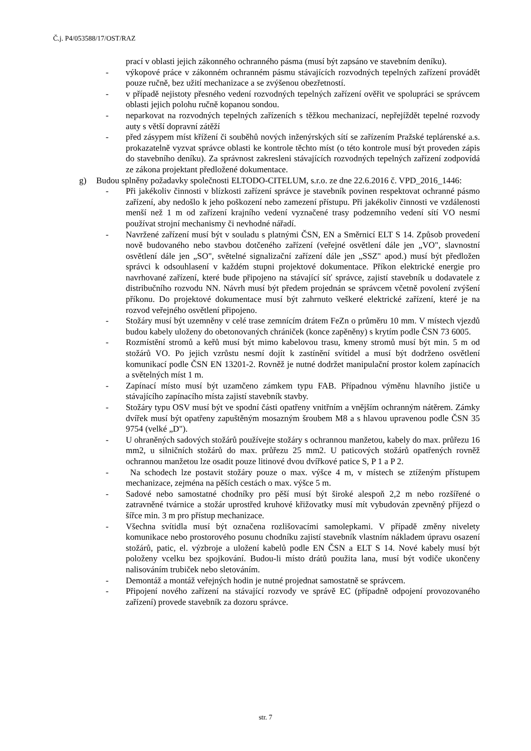Č.j. P4/053588/17/OST/RAZ
prací v oblasti jejich zákonného ochranného pásma (musí být zapsáno ve stavebním deníku).
- výkopové práce v zákonném ochranném pásmu stávajících rozvodných tepelných zařízení provádět pouze ručně, bez užití mechanizace a se zvýšenou obezřetností.
- v případě nejistoty přesného vedení rozvodných tepelných zařízení ověřit ve spolupráci se správcem oblasti jejich polohu ručně kopanou sondou.
- neparkovat na rozvodných tepelných zařízeních s těžkou mechanizací, nepřejíždět tepelné rozvody auty s větší dopravní zátěží
- před zásypem míst křížení či souběhů nových inženýrských sítí se zařízením Pražské teplárenské a.s. prokazatelně vyzvat správce oblasti ke kontrole těchto míst (o této kontrole musí být proveden zápis do stavebního deníku). Za správnost zakresleni stávajících rozvodných tepelných zařízení zodpovídá ze zákona projektant předložené dokumentace.
g) Budou splněny požadavky společnosti ELTODO-CITELUM, s.r.o. ze dne 22.6.2016 č. VPD_2016_1446:
- Při jakékoliv činnosti v blízkosti zařízení správce je stavebník povinen respektovat ochranné pásmo zařízení, aby nedošlo k jeho poškození nebo zamezení přístupu. Při jakékoliv činnosti ve vzdálenosti menší než 1 m od zařízení krajního vedení vyznačené trasy podzemního vedení sítí VO nesmí používat strojní mechanismy či nevhodné nářadí.
- Navržené zařízení musí být v souladu s platnými ČSN, EN a Směrnicí ELT S 14. Způsob provedení nově budovaného nebo stavbou dotčeného zařízení (veřejné osvětlení dále jen „VO", slavnostní osvětlení dále jen „SO", světelné signalizační zařízení dále jen „SSZ" apod.) musí být předložen správci k odsouhlasení v každém stupni projektové dokumentace. Příkon elektrické energie pro navrhované zařízení, které bude připojeno na stávající síť správce, zajistí stavebník u dodavatele z distribučního rozvodu NN. Návrh musí být předem projednán se správcem včetně povolení zvýšení příkonu. Do projektové dokumentace musí být zahrnuto veškeré elektrické zařízení, které je na rozvod veřejného osvětlení připojeno.
- Stožáry musí být uzemněny v celé trase zemnícím drátem FeZn o průměru 10 mm. V místech vjezdů budou kabely uloženy do obetonovaných chrániček (konce zapěněny) s krytím podle ČSN 73 6005.
- Rozmístění stromů a keřů musí být mimo kabelovou trasu, kmeny stromů musí být min. 5 m od stožárů VO. Po jejich vzrůstu nesmí dojít k zastínění svítidel a musí být dodrženo osvětlení komunikací podle ČSN EN 13201-2. Rovněž je nutné dodržet manipulační prostor kolem zapínacích a světelných míst 1 m.
- Zapínací místo musí být uzamčeno zámkem typu FAB. Případnou výměnu hlavního jističe u stávajícího zapínacího místa zajistí stavebník stavby.
- Stožáry typu OSV musí být ve spodní části opatřeny vnitřním a vnějším ochranným nátěrem. Zámky dvířek musí být opatřeny zapuštěným mosazným šroubem M8 a s hlavou upravenou podle ČSN 35 9754 (velké „D").
- U ohraněných sadových stožárů používejte stožáry s ochrannou manžetou, kabely do max. průřezu 16 mm2, u silničních stožárů do max. průřezu 25 mm2. U paticových stožárů opatřených rovněž ochrannou manžetou lze osadit pouze litinové dvou dvířkové patice S, P 1 a P 2.
- Na schodech lze postavit stožáry pouze o max. výšce 4 m, v místech se ztíženým přístupem mechanizace, zejména na pěších cestách o max. výšce 5 m.
- Sadové nebo samostatné chodníky pro pěší musí být široké alespoň 2,2 m nebo rozšířené o zatravněné tvárnice a stožár uprostřed kruhové křižovatky musí mít vybudován zpevněný příjezd o šířce min. 3 m pro přístup mechanizace.
- Všechna svítidla musí být označena rozlišovacími samolepkami. V případě změny nivelety komunikace nebo prostorového posunu chodníku zajistí stavebník vlastním nákladem úpravu osazení stožárů, patic, el. výzbroje a uložení kabelů podle EN ČSN a ELT S 14. Nové kabely musí být položeny vcelku bez spojkování. Budou-li místo drátů použita lana, musí být vodiče ukončeny nalisováním trubiček nebo sletováním.
- Demontáž a montáž veřejných hodin je nutné projednat samostatně se správcem.
- Připojení nového zařízení na stávající rozvody ve správě EC (případně odpojení provozovaného zařízení) provede stavebník za dozoru správce.
str. 7